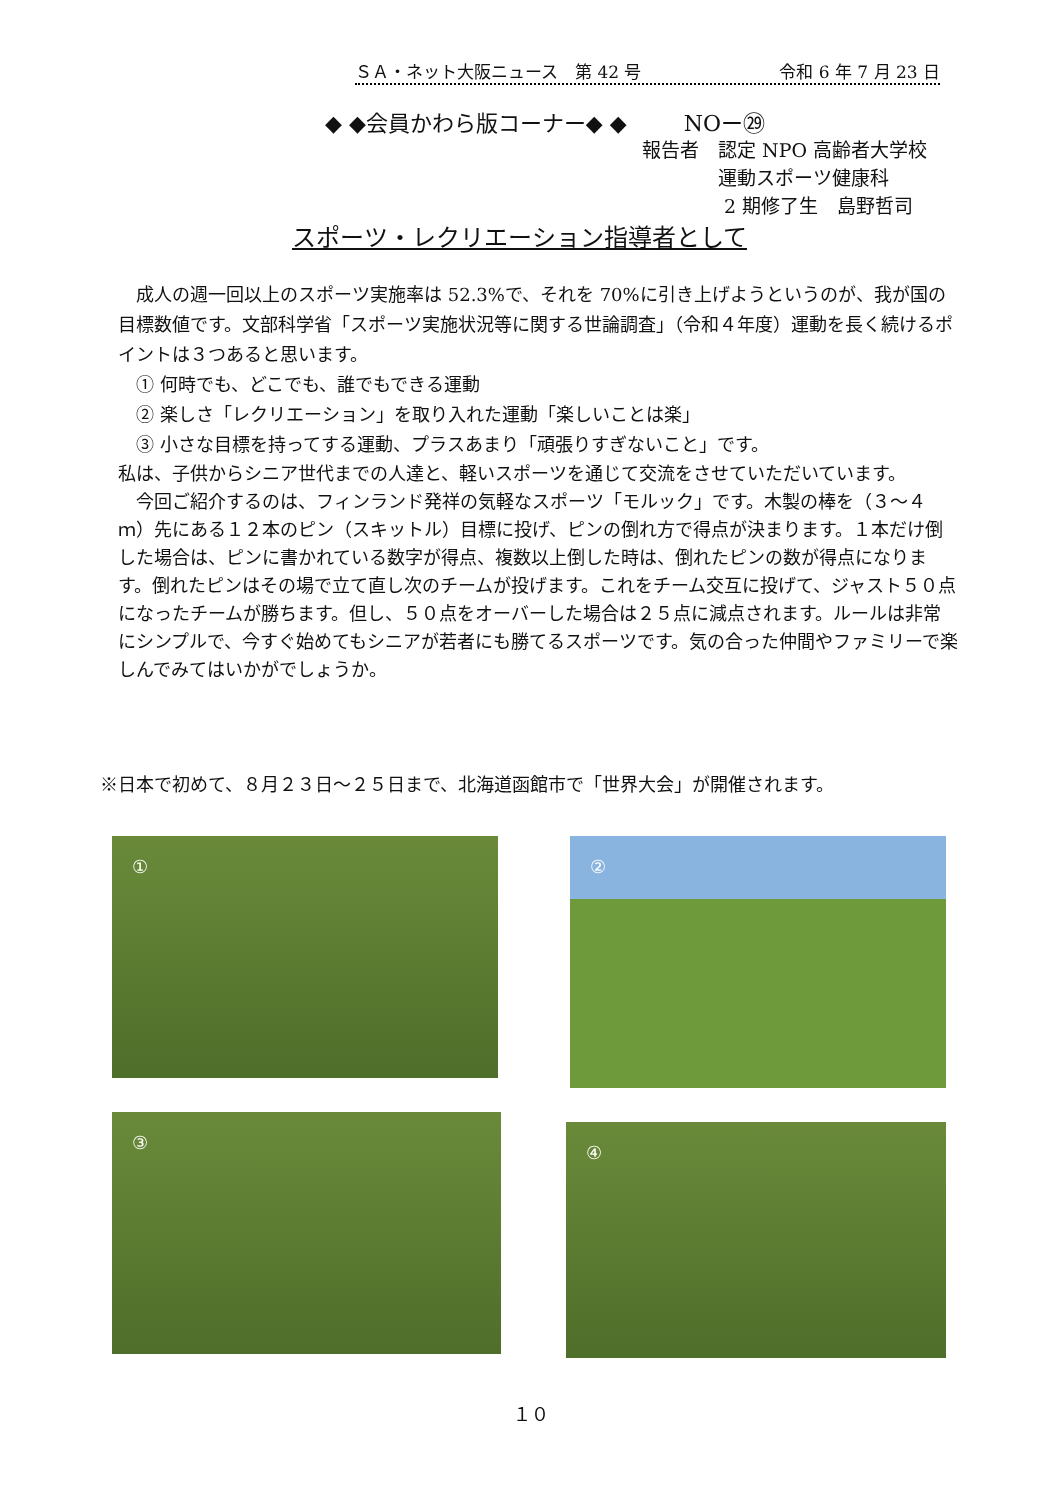ＳＡ・ネット大阪ニュース　第 42 号 令和 6 年 7 月 23 日
◆ ◆会員かわら版コーナー◆ ◆ NOー㉙
報告者　認定 NPO 高齢者大学校
　　　　運動スポーツ健康科
　　　　 2 期修了生　島野哲司
スポーツ・レクリエーション指導者として
　成人の週一回以上のスポーツ実施率は 52.3%で、それを 70%に引き上げようというのが、我が国の目標数値です。文部科学省「スポーツ実施状況等に関する世論調査」（令和４年度）運動を長く続けるポイントは３つあると思います。
　① 何時でも、どこでも、誰でもできる運動
　② 楽しさ「レクリエーション」を取り入れた運動「楽しいことは楽」
　③ 小さな目標を持ってする運動、プラスあまり「頑張りすぎないこと」です。
私は、子供からシニア世代までの人達と、軽いスポーツを通じて交流をさせていただいています。
　今回ご紹介するのは、フィンランド発祥の気軽なスポーツ「モルック」です。木製の棒を（３～４ｍ）先にある１２本のピン（スキットル）目標に投げ、ピンの倒れ方で得点が決まります。１本だけ倒した場合は、ピンに書かれている数字が得点、複数以上倒した時は、倒れたピンの数が得点になります。倒れたピンはその場で立て直し次のチームが投げます。これをチーム交互に投げて、ジャスト５０点になったチームが勝ちます。但し、５０点をオーバーした場合は２５点に減点されます。ルールは非常にシンプルで、今すぐ始めてもシニアが若者にも勝てるスポーツです。気の合った仲間やファミリーで楽しんでみてはいかがでしょうか。
※日本で初めて、８月２３日～２５日まで、北海道函館市で「世界大会」が開催されます。
① ②
③ ④
１０